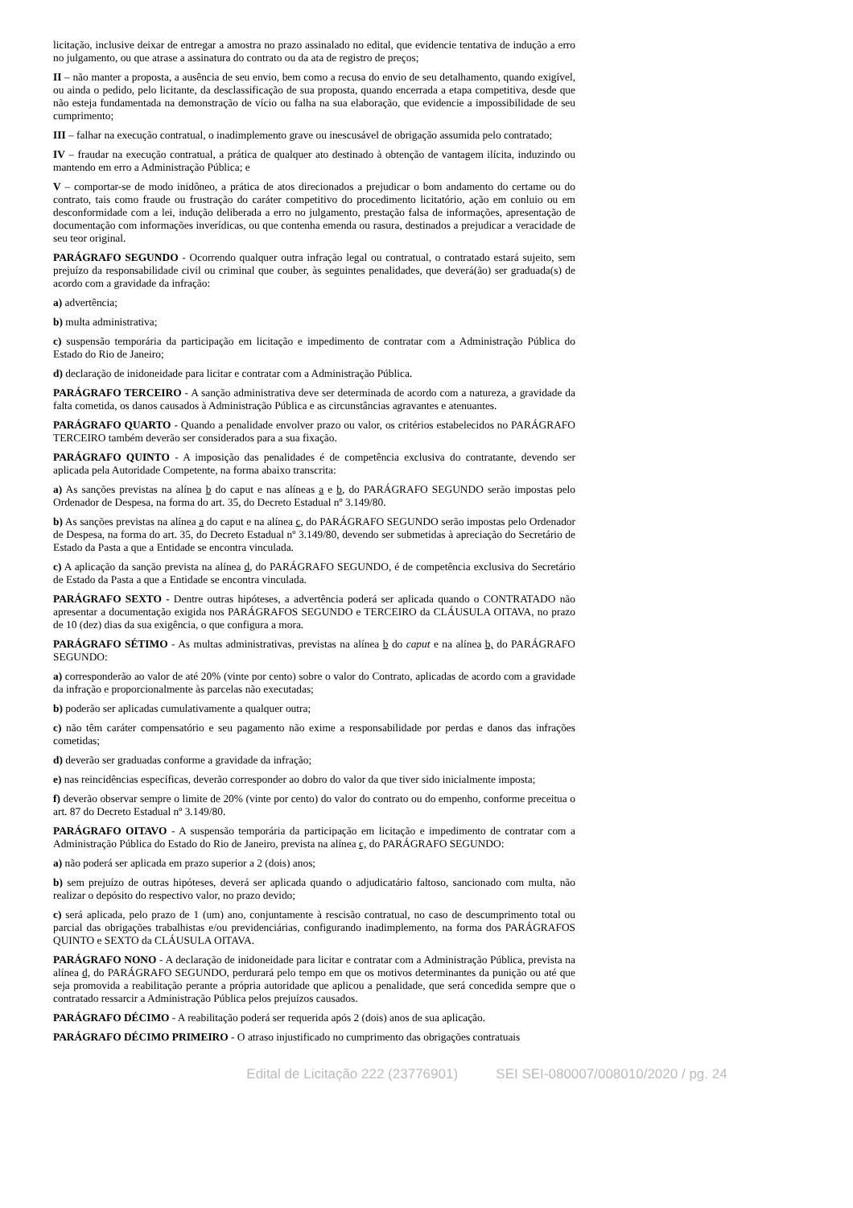licitação, inclusive deixar de entregar a amostra no prazo assinalado no edital, que evidencie tentativa de indução a erro no julgamento, ou que atrase a assinatura do contrato ou da ata de registro de preços;
II – não manter a proposta, a ausência de seu envio, bem como a recusa do envio de seu detalhamento, quando exigível, ou ainda o pedido, pelo licitante, da desclassificação de sua proposta, quando encerrada a etapa competitiva, desde que não esteja fundamentada na demonstração de vício ou falha na sua elaboração, que evidencie a impossibilidade de seu cumprimento;
III – falhar na execução contratual, o inadimplemento grave ou inescusável de obrigação assumida pelo contratado;
IV – fraudar na execução contratual, a prática de qualquer ato destinado à obtenção de vantagem ilícita, induzindo ou mantendo em erro a Administração Pública; e
V – comportar-se de modo inidôneo, a prática de atos direcionados a prejudicar o bom andamento do certame ou do contrato, tais como fraude ou frustração do caráter competitivo do procedimento licitatório, ação em conluio ou em desconformidade com a lei, indução deliberada a erro no julgamento, prestação falsa de informações, apresentação de documentação com informações inverídicas, ou que contenha emenda ou rasura, destinados a prejudicar a veracidade de seu teor original.
PARÁGRAFO SEGUNDO - Ocorrendo qualquer outra infração legal ou contratual, o contratado estará sujeito, sem prejuízo da responsabilidade civil ou criminal que couber, às seguintes penalidades, que deverá(ão) ser graduada(s) de acordo com a gravidade da infração:
a) advertência;
b) multa administrativa;
c) suspensão temporária da participação em licitação e impedimento de contratar com a Administração Pública do Estado do Rio de Janeiro;
d) declaração de inidoneidade para licitar e contratar com a Administração Pública.
PARÁGRAFO TERCEIRO - A sanção administrativa deve ser determinada de acordo com a natureza, a gravidade da falta cometida, os danos causados à Administração Pública e as circunstâncias agravantes e atenuantes.
PARÁGRAFO QUARTO - Quando a penalidade envolver prazo ou valor, os critérios estabelecidos no PARÁGRAFO TERCEIRO também deverão ser considerados para a sua fixação.
PARÁGRAFO QUINTO - A imposição das penalidades é de competência exclusiva do contratante, devendo ser aplicada pela Autoridade Competente, na forma abaixo transcrita:
a) As sanções previstas na alínea b do caput e nas alíneas a e b, do PARÁGRAFO SEGUNDO serão impostas pelo Ordenador de Despesa, na forma do art. 35, do Decreto Estadual nº 3.149/80.
b) As sanções previstas na alínea a do caput e na alínea c, do PARÁGRAFO SEGUNDO serão impostas pelo Ordenador de Despesa, na forma do art. 35, do Decreto Estadual nº 3.149/80, devendo ser submetidas à apreciação do Secretário de Estado da Pasta a que a Entidade se encontra vinculada.
c) A aplicação da sanção prevista na alínea d, do PARÁGRAFO SEGUNDO, é de competência exclusiva do Secretário de Estado da Pasta a que a Entidade se encontra vinculada.
PARÁGRAFO SEXTO - Dentre outras hipóteses, a advertência poderá ser aplicada quando o CONTRATADO não apresentar a documentação exigida nos PARÁGRAFOS SEGUNDO e TERCEIRO da CLÁUSULA OITAVA, no prazo de 10 (dez) dias da sua exigência, o que configura a mora.
PARÁGRAFO SÉTIMO - As multas administrativas, previstas na alínea b do caput e na alínea b, do PARÁGRAFO SEGUNDO:
a) corresponderão ao valor de até 20% (vinte por cento) sobre o valor do Contrato, aplicadas de acordo com a gravidade da infração e proporcionalmente às parcelas não executadas;
b) poderão ser aplicadas cumulativamente a qualquer outra;
c) não têm caráter compensatório e seu pagamento não exime a responsabilidade por perdas e danos das infrações cometidas;
d) deverão ser graduadas conforme a gravidade da infração;
e) nas reincidências específicas, deverão corresponder ao dobro do valor da que tiver sido inicialmente imposta;
f) deverão observar sempre o limite de 20% (vinte por cento) do valor do contrato ou do empenho, conforme preceitua o art. 87 do Decreto Estadual nº 3.149/80.
PARÁGRAFO OITAVO - A suspensão temporária da participação em licitação e impedimento de contratar com a Administração Pública do Estado do Rio de Janeiro, prevista na alínea c, do PARÁGRAFO SEGUNDO:
a) não poderá ser aplicada em prazo superior a 2 (dois) anos;
b) sem prejuízo de outras hipóteses, deverá ser aplicada quando o adjudicatário faltoso, sancionado com multa, não realizar o depósito do respectivo valor, no prazo devido;
c) será aplicada, pelo prazo de 1 (um) ano, conjuntamente à rescisão contratual, no caso de descumprimento total ou parcial das obrigações trabalhistas e/ou previdenciárias, configurando inadimplemento, na forma dos PARÁGRAFOS QUINTO e SEXTO da CLÁUSULA OITAVA.
PARÁGRAFO NONO - A declaração de inidoneidade para licitar e contratar com a Administração Pública, prevista na alínea d, do PARÁGRAFO SEGUNDO, perdurará pelo tempo em que os motivos determinantes da punição ou até que seja promovida a reabilitação perante a própria autoridade que aplicou a penalidade, que será concedida sempre que o contratado ressarcir a Administração Pública pelos prejuízos causados.
PARÁGRAFO DÉCIMO - A reabilitação poderá ser requerida após 2 (dois) anos de sua aplicação.
PARÁGRAFO DÉCIMO PRIMEIRO - O atraso injustificado no cumprimento das obrigações contratuais
Edital de Licitação 222 (23776901) SEI SEI-080007/008010/2020 / pg. 24